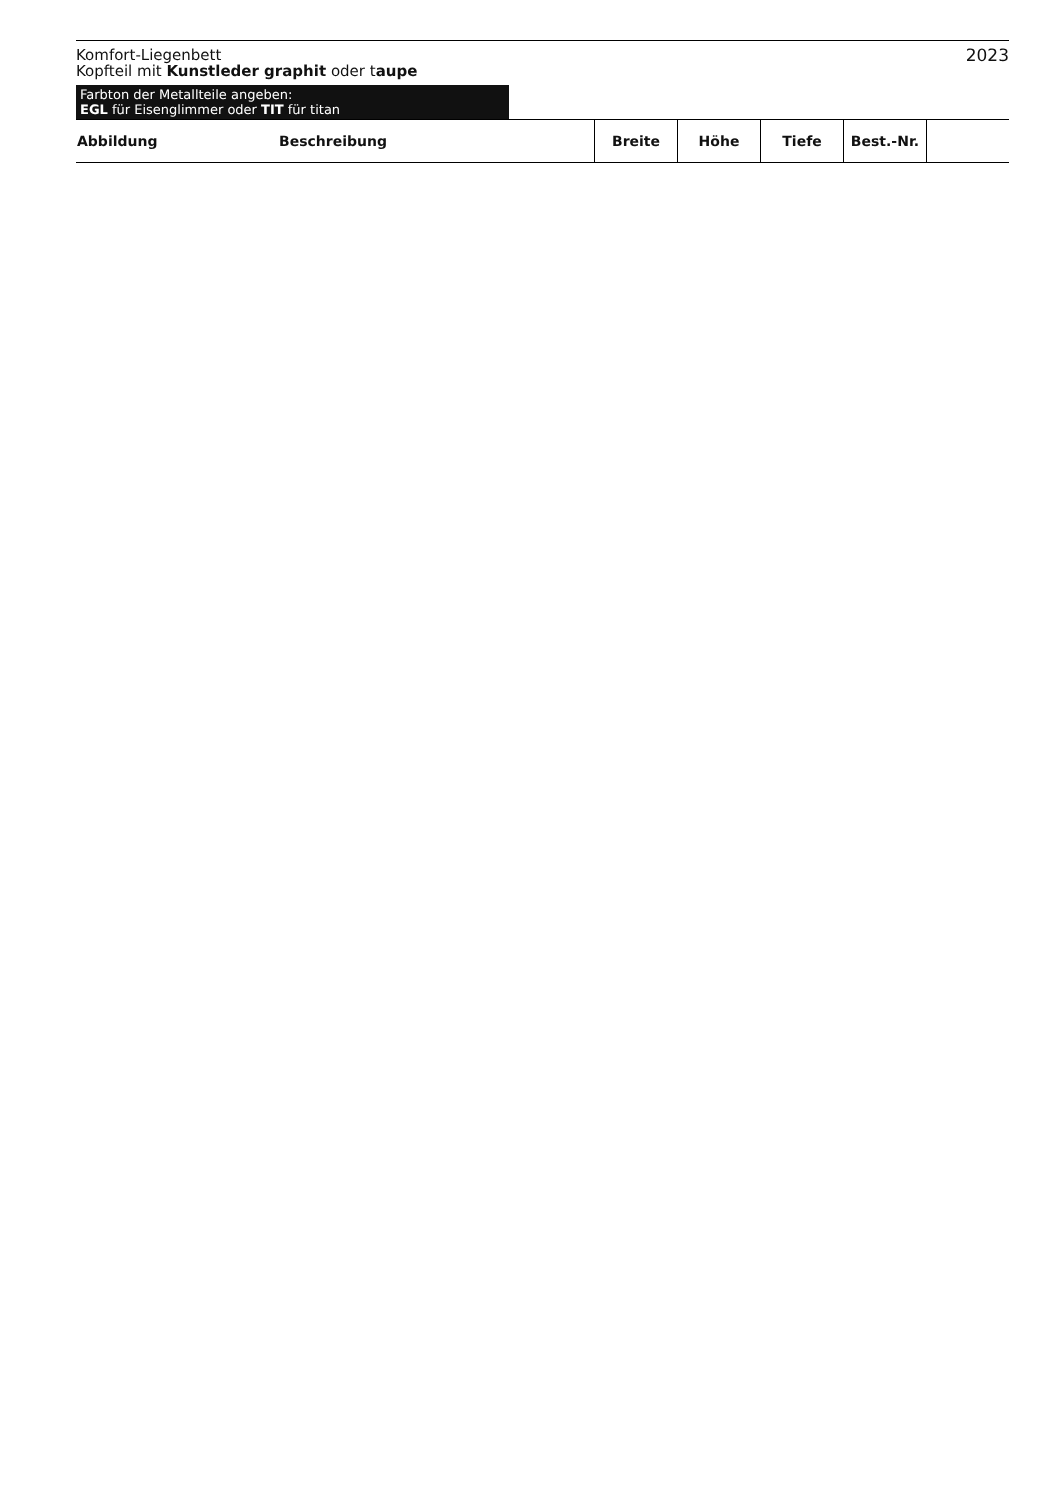Komfort-Liegenbett
Kopfteil mit Kunstleder graphit oder taupe
2023
Farbton der Metallteile angeben:
EGL für Eisenglimmer oder TIT für titan
| Abbildung | Beschreibung | Breite | Höhe | Tiefe | Best.-Nr. | |
| --- | --- | --- | --- | --- | --- | --- |